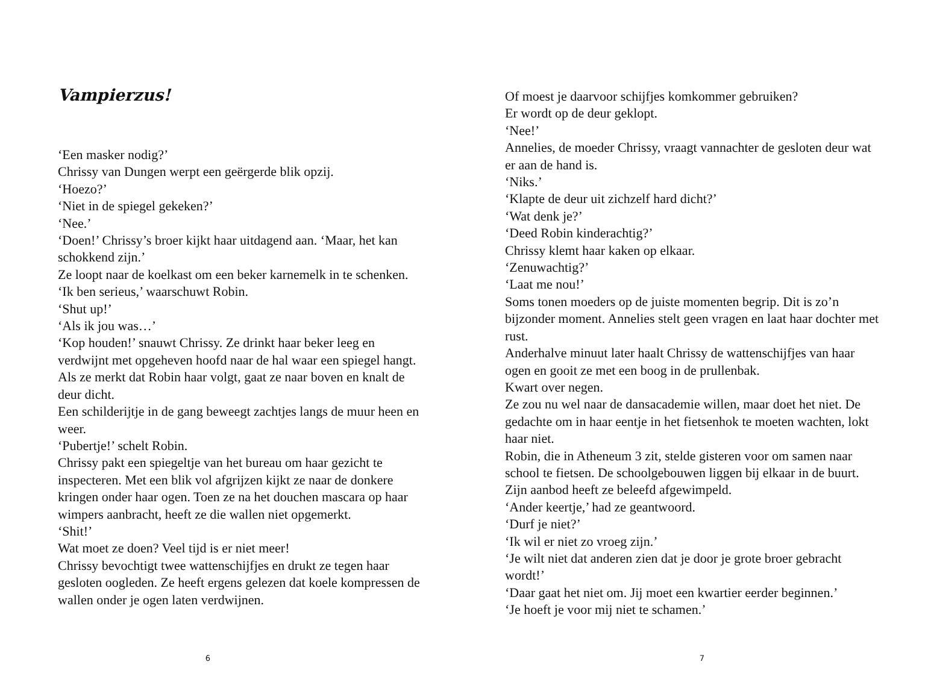Vampierzus!
‘Een masker nodig?’
Chrissy van Dungen werpt een geërgerde blik opzij.
‘Hoezo?’
‘Niet in de spiegel gekeken?’
‘Nee.’
‘Doen!’ Chrissy’s broer kijkt haar uitdagend aan. ‘Maar, het kan schokkend zijn.’
Ze loopt naar de koelkast om een beker karnemelk in te schenken.
‘Ik ben serieus,’ waarschuwt Robin.
‘Shut up!’
‘Als ik jou was…’
‘Kop houden!’ snauwt Chrissy. Ze drinkt haar beker leeg en verdwijnt met opgeheven hoofd naar de hal waar een spiegel hangt. Als ze merkt dat Robin haar volgt, gaat ze naar boven en knalt de deur dicht.
Een schilderijtje in de gang beweegt zachtjes langs de muur heen en weer.
‘Pubertje!’ schelt Robin.
Chrissy pakt een spiegeltje van het bureau om haar gezicht te inspecteren. Met een blik vol afgrijzen kijkt ze naar de donkere kringen onder haar ogen. Toen ze na het douchen mascara op haar wimpers aanbracht, heeft ze die wallen niet opgemerkt.
‘Shit!’
Wat moet ze doen? Veel tijd is er niet meer!
Chrissy bevochtigt twee wattenschijfjes en drukt ze tegen haar gesloten oogleden. Ze heeft ergens gelezen dat koele kompressen de wallen onder je ogen laten verdwijnen.
6
Of moest je daarvoor schijfjes komkommer gebruiken?
Er wordt op de deur geklopt.
‘Nee!’
Annelies, de moeder Chrissy, vraagt vannachter de gesloten deur wat er aan de hand is.
‘Niks.’
‘Klapte de deur uit zichzelf hard dicht?’
‘Wat denk je?’
‘Deed Robin kinderachtig?’
Chrissy klemt haar kaken op elkaar.
‘Zenuwachtig?’
‘Laat me nou!’
Soms tonen moeders op de juiste momenten begrip. Dit is zo’n bijzonder moment. Annelies stelt geen vragen en laat haar dochter met rust.
Anderhalve minuut later haalt Chrissy de wattenschijfjes van haar ogen en gooit ze met een boog in de prullenbak.
Kwart over negen.
Ze zou nu wel naar de dansacademie willen, maar doet het niet. De gedachte om in haar eentje in het fietsenhok te moeten wachten, lokt haar niet.
Robin, die in Atheneum 3 zit, stelde gisteren voor om samen naar school te fietsen. De schoolgebouwen liggen bij elkaar in de buurt. Zijn aanbod heeft ze beleefd afgewimpeld.
‘Ander keertje,’ had ze geantwoord.
‘Durf je niet?’
‘Ik wil er niet zo vroeg zijn.’
‘Je wilt niet dat anderen zien dat je door je grote broer gebracht wordt!’
‘Daar gaat het niet om. Jij moet een kwartier eerder beginnen.’
‘Je hoeft je voor mij niet te schamen.’
7